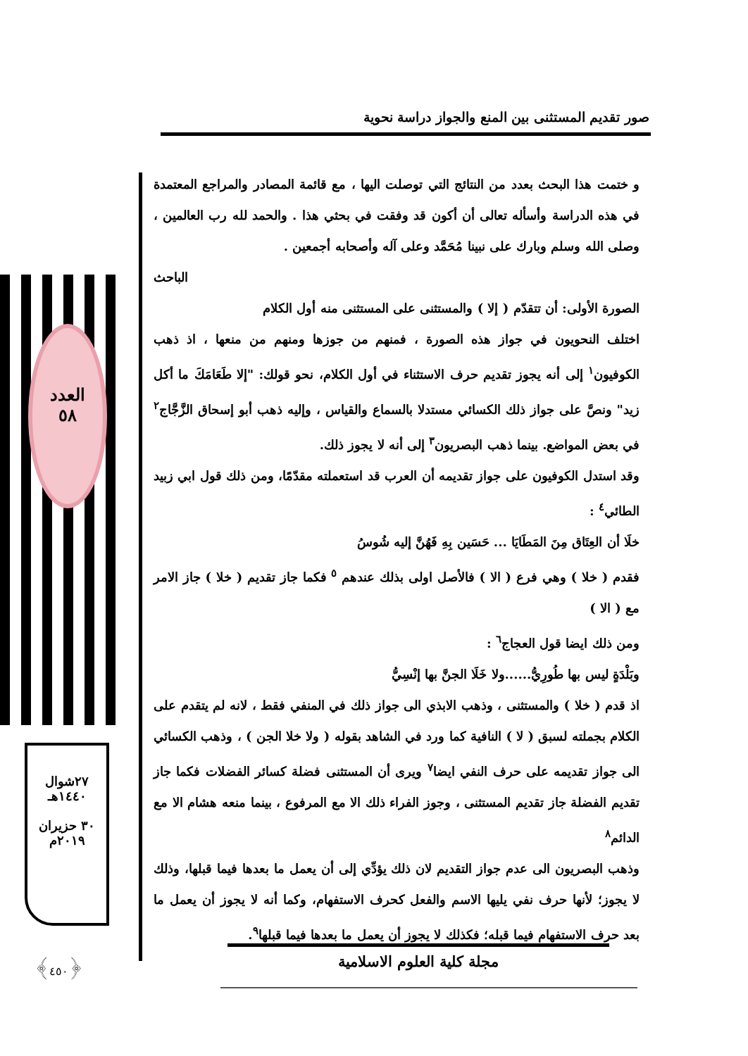صور تقديم المستثنى بين المنع والجواز دراسة نحوية
العدد
٥٨
و ختمت هذا البحث بعدد من النتائج التي توصلت اليها ، مع قائمة المصادر والمراجع المعتمدة في هذه الدراسة وأسأله تعالى أن أكون قد وفقت في بحثي هذا . والحمد لله رب العالمين ، وصلى الله وسلم وبارك على نبينا مُحَمَّد وعلى آله وأصحابه أجمعين .
الباحث
الصورة الأولى: أن تتقدّم ( إلا ) والمستثنى على المستثنى منه أول الكلام
اختلف النحويون في جواز هذه الصورة ، فمنهم من جوزها ومنهم من منعها ، اذ ذهب الكوفيون<sup>١</sup> إلى أنه يجوز تقديم حرف الاستثناء في أول الكلام، نحو قولك: "إلا طَعَامَكَ ما أكل زيد" ونصَّ على جواز ذلك الكسائي مستدلا بالسماع والقياس ، وإليه ذهب أبو إسحاق الزَّجَّاج<sup>٢</sup> في بعض المواضع. بينما ذهب البصريون<sup>٣</sup> إلى أنه لا يجوز ذلك.
وقد استدل الكوفيون على جواز تقديمه أن العرب قد استعملته مقدّمًا، ومن ذلك قول ابي زبيد الطائي<sup>٤</sup> :
خلَا أن العِتَاق مِنَ المَطَايَا ... حَسَين بِهِ فَهُنَّ إليه شُوسُ
فقدم ( خلا ) وهي فرع ( الا ) فالأصل اولى بذلك عندهم <sup>٥</sup> فكما جاز تقديم ( خلا ) جاز الامر مع ( الا )
ومن ذلك ايضا قول العجاج<sup>٦</sup> :
وبَلْدَةٍ ليس بها طُورِيُّ......ولا خَلَا الجنَّ بها إنْسِيُّ
اذ قدم ( خلا ) والمستثنى ، وذهب الابذي الى جواز ذلك في المنفي فقط ، لانه لم يتقدم على الكلام بجملته لسبق ( لا ) النافية كما ورد في الشاهد بقوله ( ولا خلا الجن ) ، وذهب الكسائي الى جواز تقديمه على حرف النفي ايضا<sup>٧</sup> ويرى أن المستثنى فضلة كسائر الفضلات فكما جاز تقديم الفضلة جاز تقديم المستثنى ، وجوز الفراء ذلك الا مع المرفوع ، بينما منعه هشام الا مع الدائم<sup>٨</sup>
وذهب البصريون الى عدم جواز التقديم لان ذلك يؤدِّي إلى أن يعمل ما بعدها فيما قبلها، وذلك لا يجوز؛ لأنها حرف نفي يليها الاسم والفعل كحرف الاستفهام، وكما أنه لا يجوز أن يعمل ما بعد حرف الاستفهام فيما قبله؛ فكذلك لا يجوز أن يعمل ما بعدها فيما قبلها<sup>٩</sup>.
٢٧شوال
١٤٤٠هـ
٣٠ حزيران
٢٠١٩م
﴿٤٥٠﴾ مجلة كلية العلوم الاسلامية